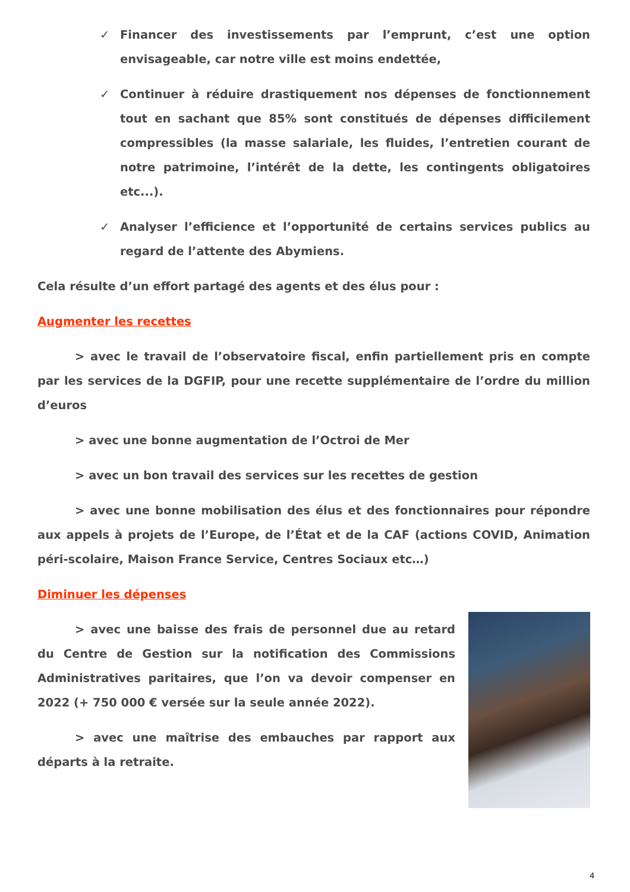✓ Financer des investissements par l’emprunt, c’est une option envisageable, car notre ville est moins endettée,
✓ Continuer à réduire drastiquement nos dépenses de fonctionnement tout en sachant que 85% sont constitués de dépenses difficilement compressibles (la masse salariale, les fluides, l’entretien courant de notre patrimoine, l’intérêt de la dette, les contingents obligatoires etc...).
✓ Analyser l’efficience et l’opportunité de certains services publics au regard de l’attente des Abymiens.
Cela résulte d’un effort partagé des agents et des élus pour :
Augmenter les recettes
> avec le travail de l’observatoire fiscal, enfin partiellement pris en compte par les services de la DGFIP, pour une recette supplémentaire de l’ordre du million d’euros
> avec une bonne augmentation de l’Octroi de Mer
> avec un bon travail des services sur les recettes de gestion
> avec une bonne mobilisation des élus et des fonctionnaires pour répondre aux appels à projets de l’Europe, de l’État et de la CAF (actions COVID, Animation péri-scolaire, Maison France Service, Centres Sociaux etc…)
Diminuer les dépenses
> avec une baisse des frais de personnel due au retard du Centre de Gestion sur la notification des Commissions Administratives paritaires, que l’on va devoir compenser en 2022 (+ 750 000 € versée sur la seule année 2022).
> avec une maîtrise des embauches par rapport aux départs à la retraite.
4